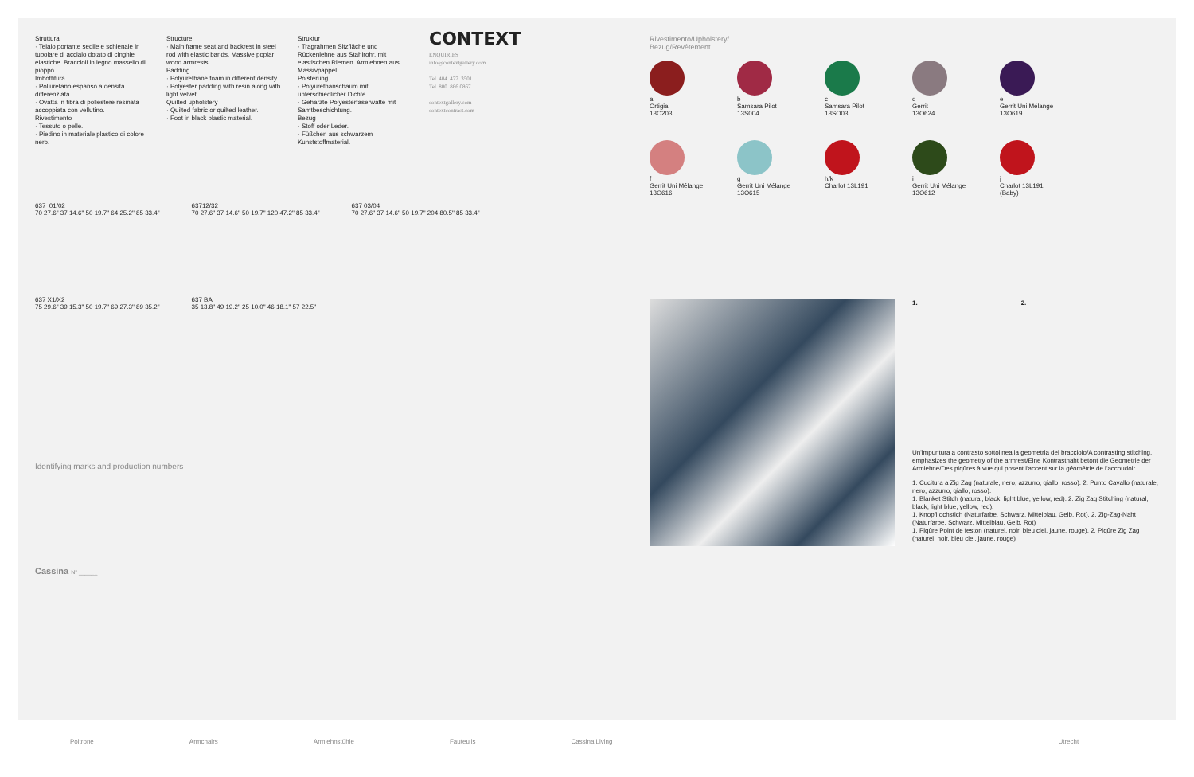Struttura
· Telaio portante sedile e schienale in tubolare di acciaio dotato di cinghie elastiche. Braccioli in legno massello di pioppo.
Imbottitura
· Poliuretano espanso a densità differenziata.
· Ovatta in fibra di poliestere resinata accoppiata con vellutino.
Rivestimento
· Tessuto o pelle.
· Piedino in materiale plastico di colore nero.
Structure
· Main frame seat and backrest in steel rod with elastic bands. Massive poplar wood armrests.
Padding
· Polyurethane foam in different density.
· Polyester padding with resin along with light velvet.
Quilted upholstery
· Quilted fabric or quilted leather.
· Foot in black plastic material.
Struktur
· Tragrahmen Sitzfläche und Rückenlehne aus Stahlrohr, mit elastischen Riemen. Armlehnen aus Massivpappel.
Polsterung
· Polyurethanschaum mit unterschiedlicher Dichte.
· Geharzte Polyesterfaserwatte mit Samtbeschichtung.
Bezug
· Stoff oder Leder.
· Füßchen aus schwarzem Kunststoffmaterial.
CONTEXT
ENQUIRIES
info@contextgallery.com
Tel. 404. 477. 3501
Tel. 800. 886.0867
contextgallery.com
contextcontract.com
637_01/02
70 27.6" 37 14.6" 50 19.7" 64 25.2" 85 33.4"
63712/32
70 27.6" 37 14.6" 50 19.7" 120 47.2" 85 33.4"
637 03/04
70 27.6" 37 14.6" 50 19.7" 204 80.5" 85 33.4"
637 X1/X2
75 29.6" 39 15.3" 50 19.7" 69 27.3" 89 35.2"
637 BA
35 13.8" 49 19.2" 25 10.0" 46 18.1" 57 22.5"
Identifying marks and production numbers
Cassina N° ______
Rivestimento/Upholstery/
Bezug/Revêtement
a
Ortigia
13O203
b
Samsara Pilot
13S004
c
Samsara Pilot
13SO03
d
Gerrit
13O624
e
Gerrit Uni Mélange
13O619
f
Gerrit Uni Mélange
13O616
g
Gerrit Uni Mélange
13O615
h/k
Charlot 13L191
i
Gerrit Uni Mélange
13O612
j
Charlot 13L191
(Baby)
1. 2.
Un'impuntura a contrasto sottolinea la geometria del bracciolo/A contrasting stitching, emphasizes the geometry of the armrest/Eine Kontrastnaht betont die Geometrie der Armlehne/Des piqûres à vue qui posent l'accent sur la géométrie de l'accoudoir
1. Cucitura a Zig Zag (naturale, nero, azzurro, giallo, rosso). 2. Punto Cavallo (naturale, nero, azzurro, giallo, rosso).
1. Blanket Stitch (natural, black, light blue, yellow, red). 2. Zig Zag Stitching (natural, black, light blue, yellow, red).
1. Knopfl ochstich (Naturfarbe, Schwarz, Mittelblau, Gelb, Rot). 2. Zig-Zag-Naht (Naturfarbe, Schwarz, Mittelblau, Gelb, Rot)
1. Piqûre Point de feston (naturel, noir, bleu ciel, jaune, rouge). 2. Piqûre Zig Zag (naturel, noir, bleu ciel, jaune, rouge)
Poltrone Armchairs Armlehnstühle Fauteuils Cassina Living Utrecht